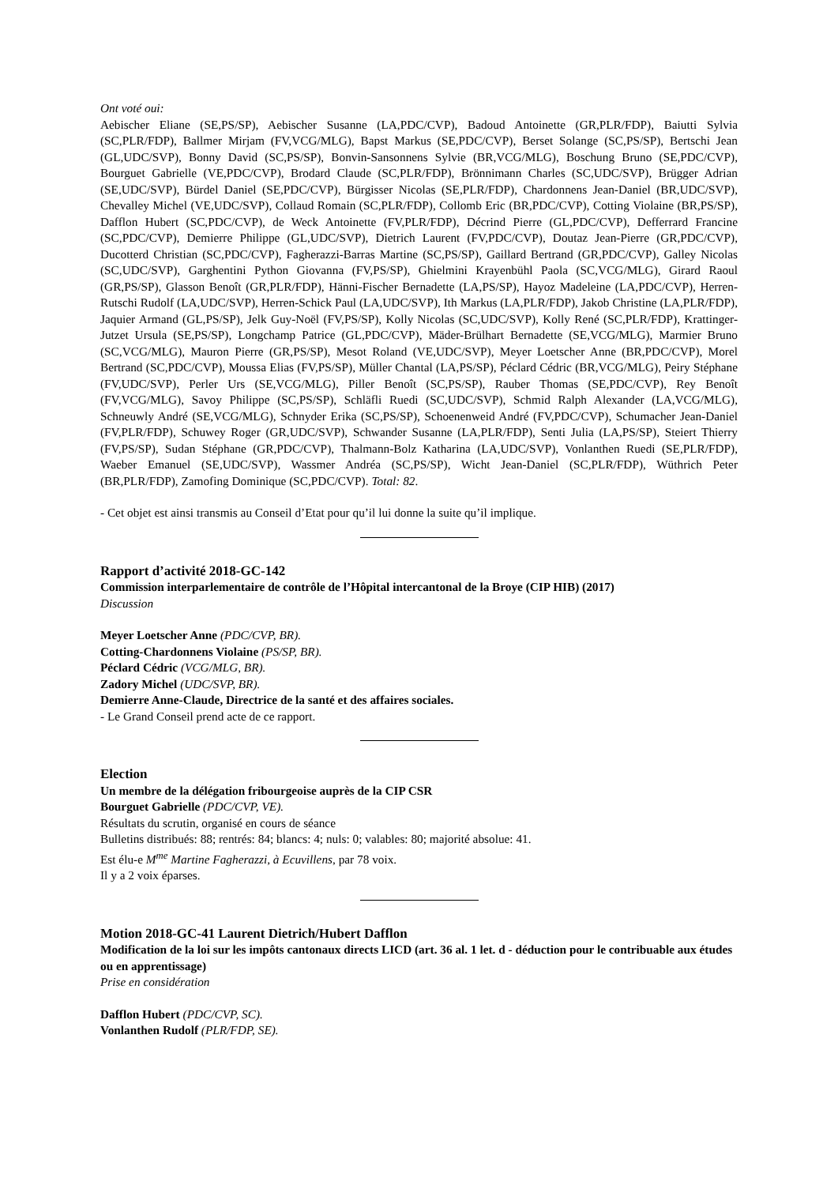Ont voté oui:
Aebischer Eliane (SE,PS/SP), Aebischer Susanne (LA,PDC/CVP), Badoud Antoinette (GR,PLR/FDP), Baiutti Sylvia (SC,PLR/FDP), Ballmer Mirjam (FV,VCG/MLG), Bapst Markus (SE,PDC/CVP), Berset Solange (SC,PS/SP), Bertschi Jean (GL,UDC/SVP), Bonny David (SC,PS/SP), Bonvin-Sansonnens Sylvie (BR,VCG/MLG), Boschung Bruno (SE,PDC/CVP), Bourguet Gabrielle (VE,PDC/CVP), Brodard Claude (SC,PLR/FDP), Brönnimann Charles (SC,UDC/SVP), Brügger Adrian (SE,UDC/SVP), Bürdel Daniel (SE,PDC/CVP), Bürgisser Nicolas (SE,PLR/FDP), Chardonnens Jean-Daniel (BR,UDC/SVP), Chevalley Michel (VE,UDC/SVP), Collaud Romain (SC,PLR/FDP), Collomb Eric (BR,PDC/CVP), Cotting Violaine (BR,PS/SP), Dafflon Hubert (SC,PDC/CVP), de Weck Antoinette (FV,PLR/FDP), Décrind Pierre (GL,PDC/CVP), Defferrard Francine (SC,PDC/CVP), Demierre Philippe (GL,UDC/SVP), Dietrich Laurent (FV,PDC/CVP), Doutaz Jean-Pierre (GR,PDC/CVP), Ducotterd Christian (SC,PDC/CVP), Fagherazzi-Barras Martine (SC,PS/SP), Gaillard Bertrand (GR,PDC/CVP), Galley Nicolas (SC,UDC/SVP), Garghentini Python Giovanna (FV,PS/SP), Ghielmini Krayenbühl Paola (SC,VCG/MLG), Girard Raoul (GR,PS/SP), Glasson Benoît (GR,PLR/FDP), Hänni-Fischer Bernadette (LA,PS/SP), Hayoz Madeleine (LA,PDC/CVP), Herren-Rutschi Rudolf (LA,UDC/SVP), Herren-Schick Paul (LA,UDC/SVP), Ith Markus (LA,PLR/FDP), Jakob Christine (LA,PLR/FDP), Jaquier Armand (GL,PS/SP), Jelk Guy-Noël (FV,PS/SP), Kolly Nicolas (SC,UDC/SVP), Kolly René (SC,PLR/FDP), Krattinger-Jutzet Ursula (SE,PS/SP), Longchamp Patrice (GL,PDC/CVP), Mäder-Brülhart Bernadette (SE,VCG/MLG), Marmier Bruno (SC,VCG/MLG), Mauron Pierre (GR,PS/SP), Mesot Roland (VE,UDC/SVP), Meyer Loetscher Anne (BR,PDC/CVP), Morel Bertrand (SC,PDC/CVP), Moussa Elias (FV,PS/SP), Müller Chantal (LA,PS/SP), Péclard Cédric (BR,VCG/MLG), Peiry Stéphane (FV,UDC/SVP), Perler Urs (SE,VCG/MLG), Piller Benoît (SC,PS/SP), Rauber Thomas (SE,PDC/CVP), Rey Benoît (FV,VCG/MLG), Savoy Philippe (SC,PS/SP), Schläfli Ruedi (SC,UDC/SVP), Schmid Ralph Alexander (LA,VCG/MLG), Schneuwly André (SE,VCG/MLG), Schnyder Erika (SC,PS/SP), Schoenenweid André (FV,PDC/CVP), Schumacher Jean-Daniel (FV,PLR/FDP), Schuwey Roger (GR,UDC/SVP), Schwander Susanne (LA,PLR/FDP), Senti Julia (LA,PS/SP), Steiert Thierry (FV,PS/SP), Sudan Stéphane (GR,PDC/CVP), Thalmann-Bolz Katharina (LA,UDC/SVP), Vonlanthen Ruedi (SE,PLR/FDP), Waeber Emanuel (SE,UDC/SVP), Wassmer Andréa (SC,PS/SP), Wicht Jean-Daniel (SC,PLR/FDP), Wüthrich Peter (BR,PLR/FDP), Zamofing Dominique (SC,PDC/CVP). Total: 82.
- Cet objet est ainsi transmis au Conseil d’Etat pour qu’il lui donne la suite qu’il implique.
Rapport d’activité 2018-GC-142
Commission interparlementaire de contrôle de l’Hôpital intercantonal de la Broye (CIP HIB) (2017)
Discussion
Meyer Loetscher Anne (PDC/CVP, BR).
Cotting-Chardonnens Violaine (PS/SP, BR).
Péclard Cédric (VCG/MLG, BR).
Zadory Michel (UDC/SVP, BR).
Demierre Anne-Claude, Directrice de la santé et des affaires sociales.
- Le Grand Conseil prend acte de ce rapport.
Election
Un membre de la délégation fribourgeoise auprès de la CIP CSR
Bourguet Gabrielle (PDC/CVP, VE).
Résultats du scrutin, organisé en cours de séance
Bulletins distribués: 88; rentrés: 84; blancs: 4; nuls: 0; valables: 80; majorité absolue: 41.
Est élu-e M<sup>me</sup> Martine Fagherazzi, à Ecuvillens, par 78 voix.
Il y a 2 voix éparses.
Motion 2018-GC-41 Laurent Dietrich/Hubert Dafflon
Modification de la loi sur les impôts cantonaux directs LICD (art. 36 al. 1 let. d - déduction pour le contribuable aux études ou en apprentissage)
Prise en considération
Dafflon Hubert (PDC/CVP, SC).
Vonlanthen Rudolf (PLR/FDP, SE).